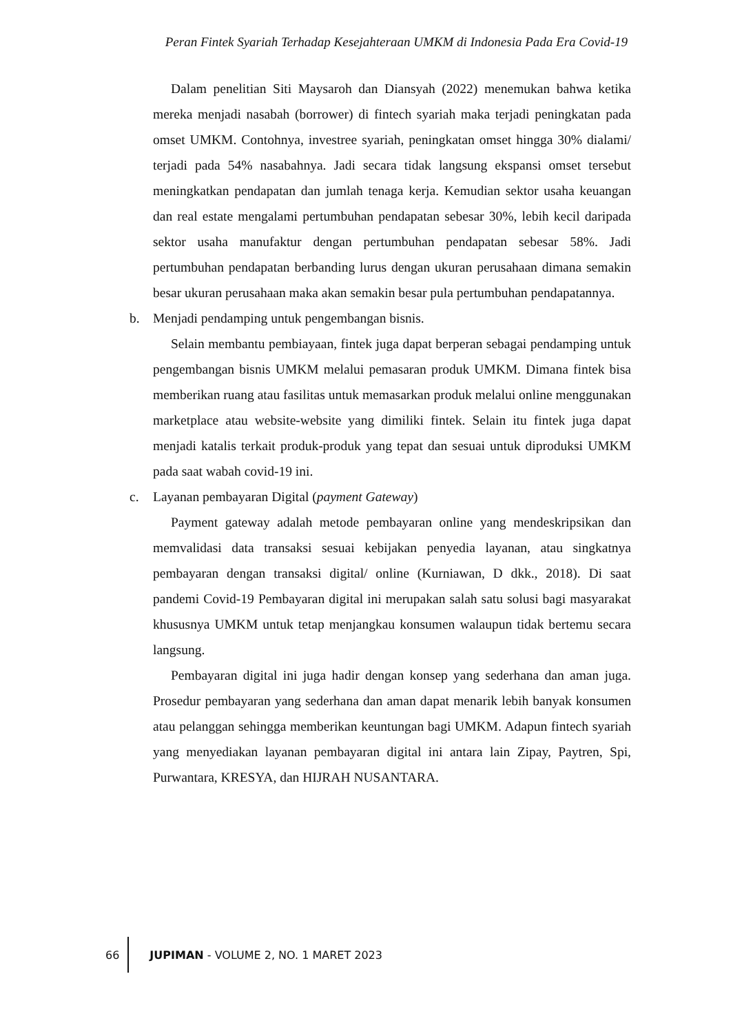Peran Fintek Syariah Terhadap Kesejahteraan UMKM di Indonesia Pada Era Covid-19
Dalam penelitian Siti Maysaroh dan Diansyah (2022) menemukan bahwa ketika mereka menjadi nasabah (borrower) di fintech syariah maka terjadi peningkatan pada omset UMKM. Contohnya, investree syariah, peningkatan omset hingga 30% dialami/ terjadi pada 54% nasabahnya. Jadi secara tidak langsung ekspansi omset tersebut meningkatkan pendapatan dan jumlah tenaga kerja. Kemudian sektor usaha keuangan dan real estate mengalami pertumbuhan pendapatan sebesar 30%, lebih kecil daripada sektor usaha manufaktur dengan pertumbuhan pendapatan sebesar 58%. Jadi pertumbuhan pendapatan berbanding lurus dengan ukuran perusahaan dimana semakin besar ukuran perusahaan maka akan semakin besar pula pertumbuhan pendapatannya.
b. Menjadi pendamping untuk pengembangan bisnis.
Selain membantu pembiayaan, fintek juga dapat berperan sebagai pendamping untuk pengembangan bisnis UMKM melalui pemasaran produk UMKM. Dimana fintek bisa memberikan ruang atau fasilitas untuk memasarkan produk melalui online menggunakan marketplace atau website-website yang dimiliki fintek. Selain itu fintek juga dapat menjadi katalis terkait produk-produk yang tepat dan sesuai untuk diproduksi UMKM pada saat wabah covid-19 ini.
c. Layanan pembayaran Digital (payment Gateway)
Payment gateway adalah metode pembayaran online yang mendeskripsikan dan memvalidasi data transaksi sesuai kebijakan penyedia layanan, atau singkatnya pembayaran dengan transaksi digital/ online (Kurniawan, D dkk., 2018). Di saat pandemi Covid-19 Pembayaran digital ini merupakan salah satu solusi bagi masyarakat khususnya UMKM untuk tetap menjangkau konsumen walaupun tidak bertemu secara langsung.
Pembayaran digital ini juga hadir dengan konsep yang sederhana dan aman juga. Prosedur pembayaran yang sederhana dan aman dapat menarik lebih banyak konsumen atau pelanggan sehingga memberikan keuntungan bagi UMKM. Adapun fintech syariah yang menyediakan layanan pembayaran digital ini antara lain Zipay, Paytren, Spi, Purwantara, KRESYA, dan HIJRAH NUSANTARA.
66
JUPIMAN - VOLUME 2, NO. 1 MARET 2023